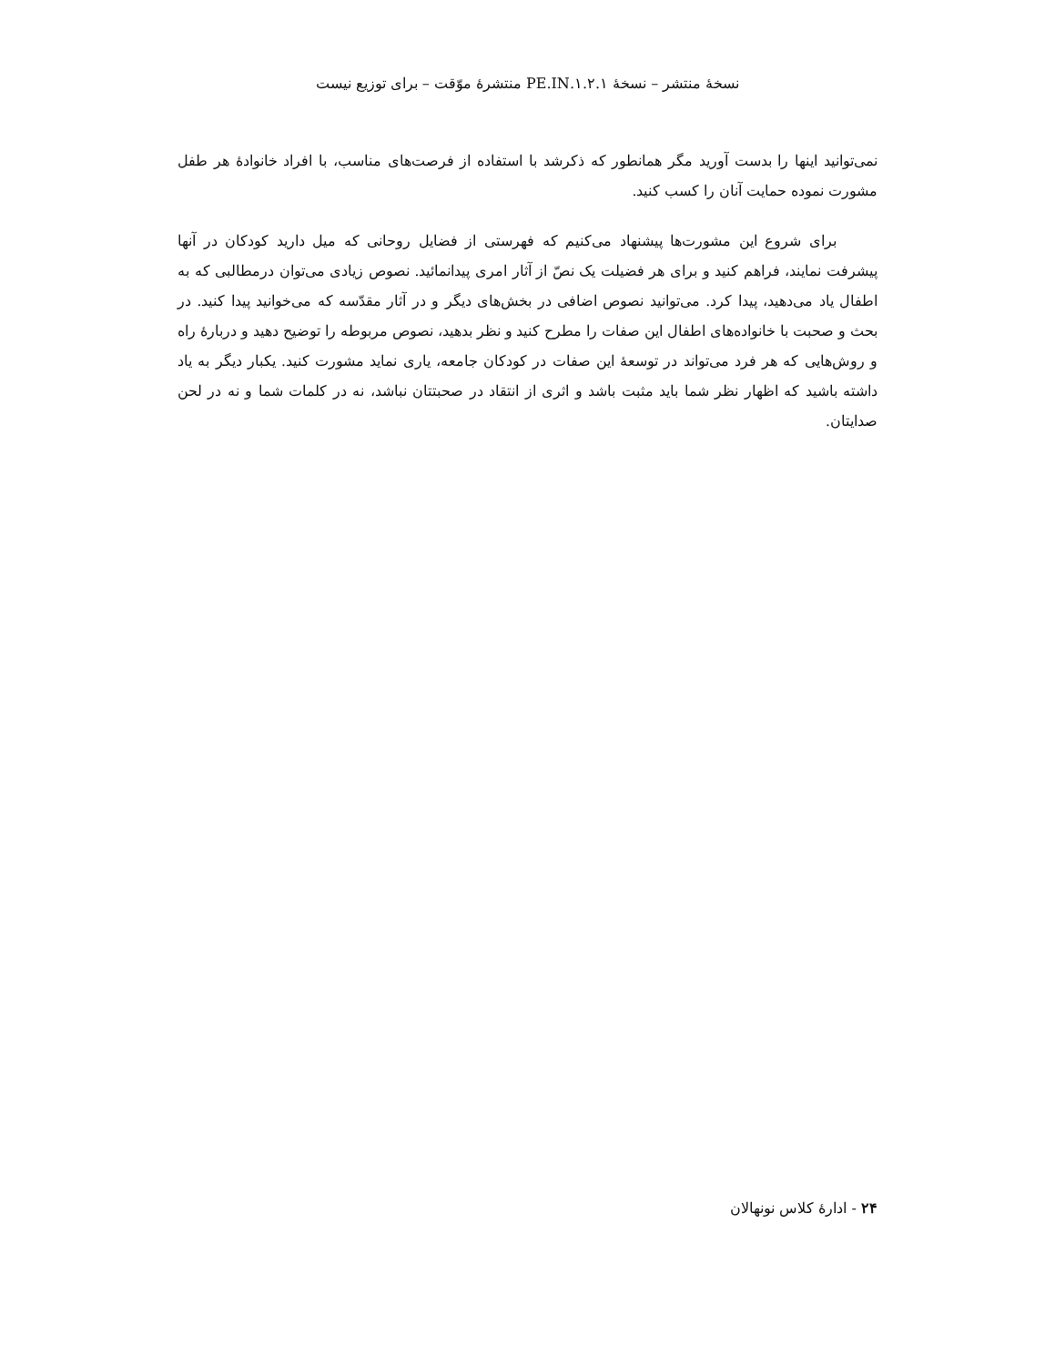نسخهٔ منتشر – نسخهٔ ۱.۲.۱.PE.IN منتشرهٔ موّقت – برای توزیع نیست
نمی‌توانید اینها را بدست آورید مگر همانطور که ذکرشد با استفاده از فرصت‌های مناسب، با افراد خانوادهٔ هر طفل مشورت نموده حمایت آنان را کسب کنید.
برای شروع این مشورت‌ها پیشنهاد می‌کنیم که فهرستی از فضایل روحانی که میل دارید کودکان در آنها پیشرفت نمایند، فراهم کنید و برای هر فضیلت یک نصّ از آثار امری پیدانمائید. نصوص زیادی می‌توان درمطالبی که به اطفال یاد می‌دهید، پیدا کرد. می‌توانید نصوص اضافی در بخش‌های دیگر و در آثار مقدّسه که می‌خوانید پیدا کنید. در بحث و صحبت با خانواده‌های اطفال این صفات را مطرح کنید و نظر بدهید، نصوص مربوطه را توضیح دهید و دربارهٔ راه و روش‌هایی که هر فرد می‌تواند در توسعهٔ این صفات در کودکان جامعه، یاری نماید مشورت کنید. یکبار دیگر به یاد داشته باشید که اظهار نظر شما باید مثبت باشد و اثری از انتقاد در صحبتتان نباشد، نه در کلمات شما و نه در لحن صدایتان.
۲۴ - ادارهٔ کلاس نونهالان